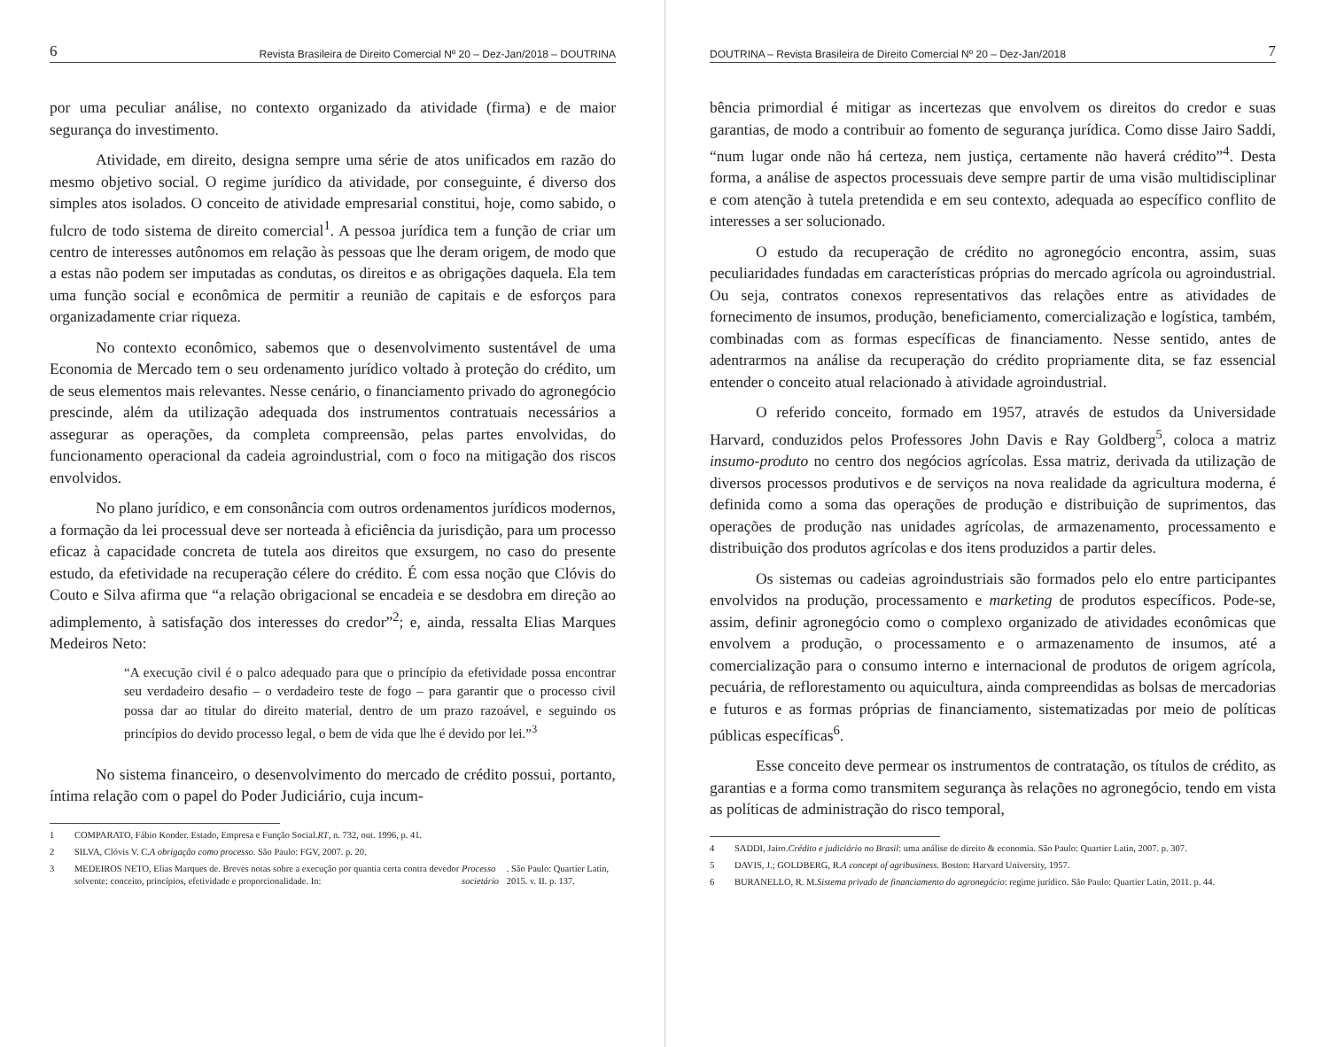6 Revista Brasileira de Direito Comercial Nº 20 – Dez-Jan/2018 – DOUTRINA
por uma peculiar análise, no contexto organizado da atividade (firma) e de maior segurança do investimento.
Atividade, em direito, designa sempre uma série de atos unificados em razão do mesmo objetivo social. O regime jurídico da atividade, por conseguinte, é diverso dos simples atos isolados. O conceito de atividade empresarial constitui, hoje, como sabido, o fulcro de todo sistema de direito comercial<sup>1</sup>. A pessoa jurídica tem a função de criar um centro de interesses autônomos em relação às pessoas que lhe deram origem, de modo que a estas não podem ser imputadas as condutas, os direitos e as obrigações daquela. Ela tem uma função social e econômica de permitir a reunião de capitais e de esforços para organizadamente criar riqueza.
No contexto econômico, sabemos que o desenvolvimento sustentável de uma Economia de Mercado tem o seu ordenamento jurídico voltado à proteção do crédito, um de seus elementos mais relevantes. Nesse cenário, o financiamento privado do agronegócio prescinde, além da utilização adequada dos instrumentos contratuais necessários a assegurar as operações, da completa compreensão, pelas partes envolvidas, do funcionamento operacional da cadeia agroindustrial, com o foco na mitigação dos riscos envolvidos.
No plano jurídico, e em consonância com outros ordenamentos jurídicos modernos, a formação da lei processual deve ser norteada à eficiência da jurisdição, para um processo eficaz à capacidade concreta de tutela aos direitos que exsurgem, no caso do presente estudo, da efetividade na recuperação célere do crédito. É com essa noção que Clóvis do Couto e Silva afirma que “a relação obrigacional se encadeia e se desdobra em direção ao adimplemento, à satisfação dos interesses do credor”<sup>2</sup>; e, ainda, ressalta Elias Marques Medeiros Neto:
“A execução civil é o palco adequado para que o princípio da efetividade possa encontrar seu verdadeiro desafio – o verdadeiro teste de fogo – para garantir que o processo civil possa dar ao titular do direito material, dentro de um prazo razoável, e seguindo os princípios do devido processo legal, o bem de vida que lhe é devido por lei.”<sup>3</sup>
No sistema financeiro, o desenvolvimento do mercado de crédito possui, portanto, íntima relação com o papel do Poder Judiciário, cuja incum-
1 COMPARATO, Fábio Konder. Estado, Empresa e Função Social. RT, n. 732, out. 1996, p. 41.
2 SILVA, Clóvis V. C. A obrigação como processo. São Paulo: FGV, 2007. p. 20.
3 MEDEIROS NETO, Elias Marques de. Breves notas sobre a execução por quantia certa contra devedor solvente: conceito, princípios, efetividade e proporcionalidade. In: Processo societário. São Paulo: Quartier Latin, 2015. v. II. p. 137.
DOUTRINA – Revista Brasileira de Direito Comercial Nº 20 – Dez-Jan/2018 7
bência primordial é mitigar as incertezas que envolvem os direitos do credor e suas garantias, de modo a contribuir ao fomento de segurança jurídica. Como disse Jairo Saddi, “num lugar onde não há certeza, nem justiça, certamente não haverá crédito”<sup>4</sup>. Desta forma, a análise de aspectos processuais deve sempre partir de uma visão multidisciplinar e com atenção à tutela pretendida e em seu contexto, adequada ao específico conflito de interesses a ser solucionado.
O estudo da recuperação de crédito no agronegócio encontra, assim, suas peculiaridades fundadas em características próprias do mercado agrícola ou agroindustrial. Ou seja, contratos conexos representativos das relações entre as atividades de fornecimento de insumos, produção, beneficiamento, comercialização e logística, também, combinadas com as formas específicas de financiamento. Nesse sentido, antes de adentrarmos na análise da recuperação do crédito propriamente dita, se faz essencial entender o conceito atual relacionado à atividade agroindustrial.
O referido conceito, formado em 1957, através de estudos da Universidade Harvard, conduzidos pelos Professores John Davis e Ray Goldberg<sup>5</sup>, coloca a matriz insumo-produto no centro dos negócios agrícolas. Essa matriz, derivada da utilização de diversos processos produtivos e de serviços na nova realidade da agricultura moderna, é definida como a soma das operações de produção e distribuição de suprimentos, das operações de produção nas unidades agrícolas, de armazenamento, processamento e distribuição dos produtos agrícolas e dos itens produzidos a partir deles.
Os sistemas ou cadeias agroindustriais são formados pelo elo entre participantes envolvidos na produção, processamento e marketing de produtos específicos. Pode-se, assim, definir agronegócio como o complexo organizado de atividades econômicas que envolvem a produção, o processamento e o armazenamento de insumos, até a comercialização para o consumo interno e internacional de produtos de origem agrícola, pecuária, de reflorestamento ou aquicultura, ainda compreendidas as bolsas de mercadorias e futuros e as formas próprias de financiamento, sistematizadas por meio de políticas públicas específicas<sup>6</sup>.
Esse conceito deve permear os instrumentos de contratação, os títulos de crédito, as garantias e a forma como transmitem segurança às relações no agronegócio, tendo em vista as políticas de administração do risco temporal,
4 SADDI, Jairo. Crédito e judiciário no Brasil: uma análise de direito & economia. São Paulo: Quartier Latin, 2007. p. 307.
5 DAVIS, J.; GOLDBERG, R. A concept of agribusiness. Boston: Harvard University, 1957.
6 BURANELLO, R. M. Sistema privado de financiamento do agronegócio: regime jurídico. São Paulo: Quartier Latin, 2011. p. 44.